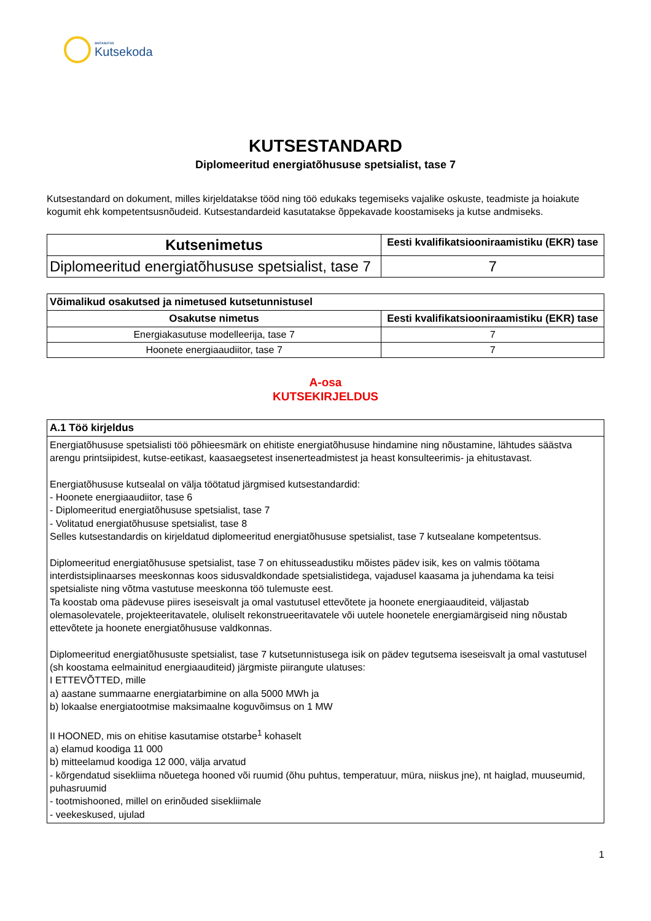SIHTASUTUS
Kutsekoda
KUTSESTANDARD
Diplomeeritud energiatõhususe spetsialist, tase 7
Kutsestandard on dokument, milles kirjeldatakse tööd ning töö edukaks tegemiseks vajalike oskuste, teadmiste ja hoiakute kogumit ehk kompetentsusnõudeid. Kutsestandardeid kasutatakse õppekavade koostamiseks ja kutse andmiseks.
| Kutsenimetus | Eesti kvalifikatsiooniraamistiku (EKR) tase |
| --- | --- |
| Diplomeeritud energiatõhususe spetsialist, tase 7 | 7 |
| Võimalikud osakutsed ja nimetused kutsetunnistusel | |
| --- | --- |
| Osakutse nimetus | Eesti kvalifikatsiooniraamistiku (EKR) tase |
| Energiakasutuse modelleerija, tase 7 | 7 |
| Hoonete energiaaudiitor, tase 7 | 7 |
A-osa
KUTSEKIRJELDUS
| A.1 Töö kirjeldus |
| --- |
| Energiatõhususe spetsialisti töö põhieesmärk on ehitiste energiatõhususe hindamine ning nõustamine, lähtudes säästva arengu printsiipidest, kutse-eetikast, kaasaegsetest insenerteadmistest ja heast konsulteerimis- ja ehitustavast. Energiatõhususe kutsealal on välja töötatud järgmised kutsestandardid: - Hoonete energiaaudiitor, tase 6 - Diplomeeritud energiatõhususe spetsialist, tase 7 - Volitatud energiatõhususe spetsialist, tase 8 Selles kutsestandardis on kirjeldatud diplomeeritud energiatõhususe spetsialist, tase 7 kutsealane kompetentsus. Diplomeeritud energiatõhususe spetsialist, tase 7 on ehitusseadustiku mõistes pädev isik, kes on valmis töötama interdistsiplinaarses meeskonnas koos sidusvaldkondade spetsialistidega, vajadusel kaasama ja juhendama ka teisi spetsialiste ning võtma vastutuse meeskonna töö tulemuste eest. Ta koostab oma pädevuse piires iseseisvalt ja omal vastutusel ettevõtete ja hoonete energiaauditeid, väljastab olemasolevatele, projekteeritavatele, oluliselt rekonstrueeritavatele või uutele hoonetele energiamärgiseid ning nõustab ettevõtete ja hoonete energiatõhususe valdkonnas. Diplomeeritud energiatõhususte spetsialist, tase 7 kutsetunnistusega isik on pädev tegutsema iseseisvalt ja omal vastutusel (sh koostama eelmainitud energiaauditeid) järgmiste piirangute ulatuses: I ETTEVÕTTED, mille a) aastane summaarne energiatarbimine on alla 5000 MWh ja b) lokaalse energiatootmise maksimaalne koguvõimsus on 1 MW II HOONED, mis on ehitise kasutamise otstarbe<sup>1</sup> kohaselt a) elamud koodiga 11 000 b) mitteelamud koodiga 12 000, välja arvatud - kõrgendatud sisekliima nõuetega hooned või ruumid (õhu puhtus, temperatuur, müra, niiskus jne), nt haiglad, muuseumid, puhasruumid - tootmishooned, millel on erinõuded sisekliimale - veekeskused, ujulad |
1